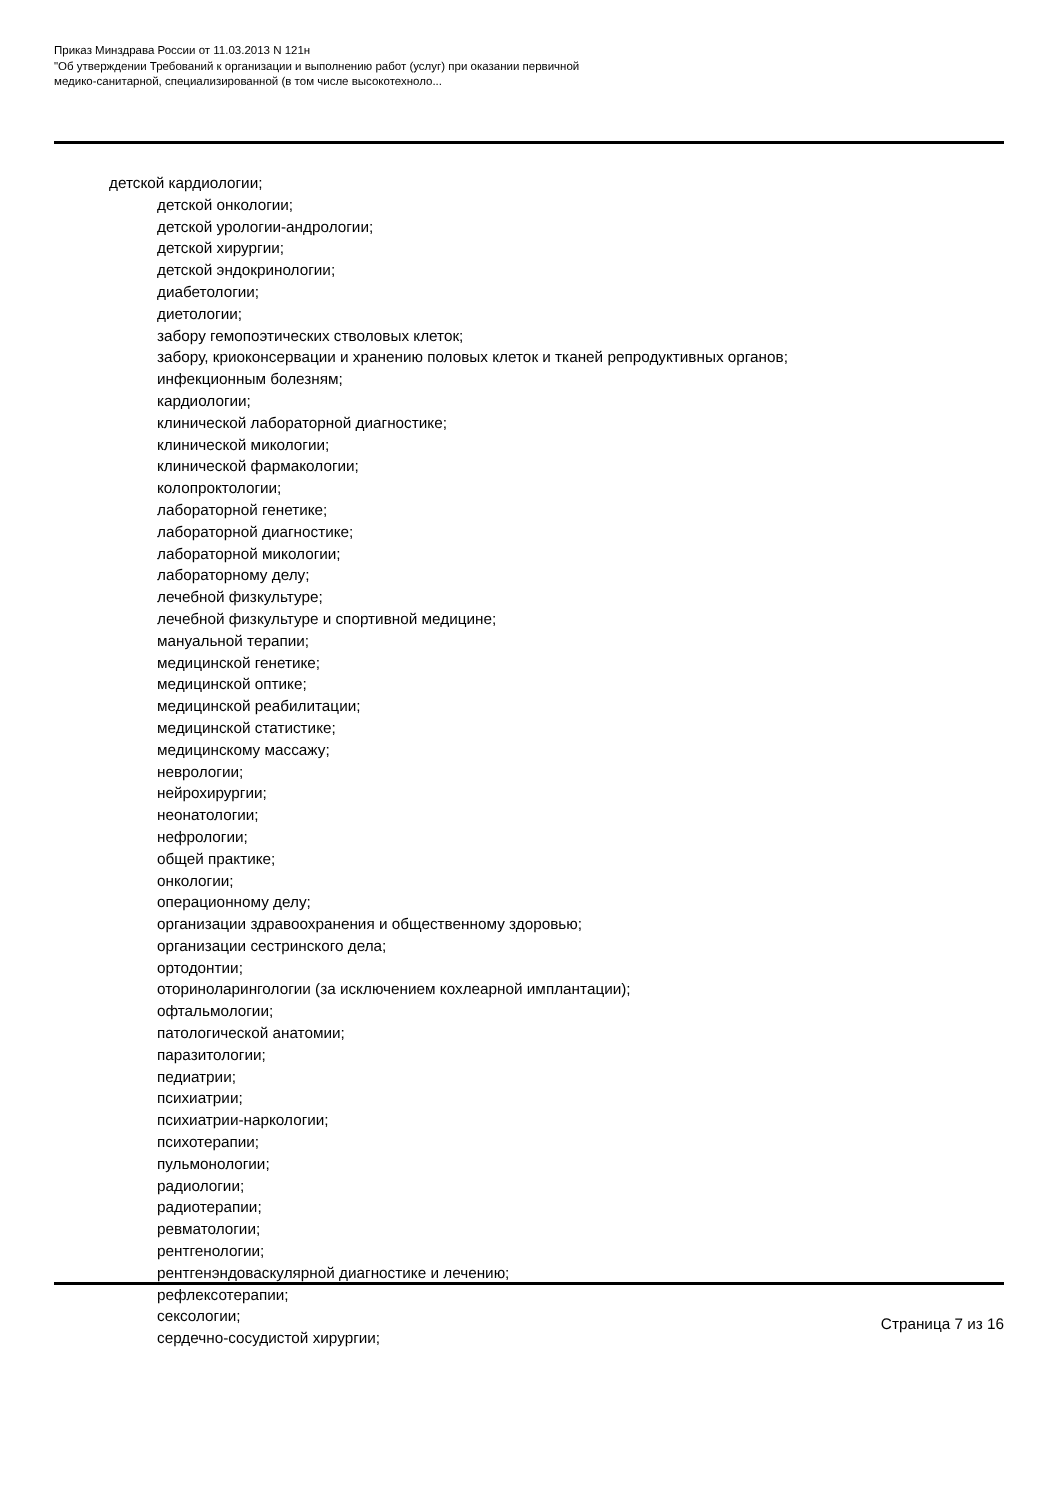Приказ Минздрава России от 11.03.2013 N 121н
"Об утверждении Требований к организации и выполнению работ (услуг) при оказании первичной медико-санитарной, специализированной (в том числе высокотехноло...
детской кардиологии;
детской онкологии;
детской урологии-андрологии;
детской хирургии;
детской эндокринологии;
диабетологии;
диетологии;
забору гемопоэтических стволовых клеток;
забору, криоконсервации и хранению половых клеток и тканей репродуктивных органов;
инфекционным болезням;
кардиологии;
клинической лабораторной диагностике;
клинической микологии;
клинической фармакологии;
колопроктологии;
лабораторной генетике;
лабораторной диагностике;
лабораторной микологии;
лабораторному делу;
лечебной физкультуре;
лечебной физкультуре и спортивной медицине;
мануальной терапии;
медицинской генетике;
медицинской оптике;
медицинской реабилитации;
медицинской статистике;
медицинскому массажу;
неврологии;
нейрохирургии;
неонатологии;
нефрологии;
общей практике;
онкологии;
операционному делу;
организации здравоохранения и общественному здоровью;
организации сестринского дела;
ортодонтии;
оториноларингологии (за исключением кохлеарной имплантации);
офтальмологии;
патологической анатомии;
паразитологии;
педиатрии;
психиатрии;
психиатрии-наркологии;
психотерапии;
пульмонологии;
радиологии;
радиотерапии;
ревматологии;
рентгенологии;
рентгенэндоваскулярной диагностике и лечению;
рефлексотерапии;
сексологии;
сердечно-сосудистой хирургии;
Страница 7 из 16